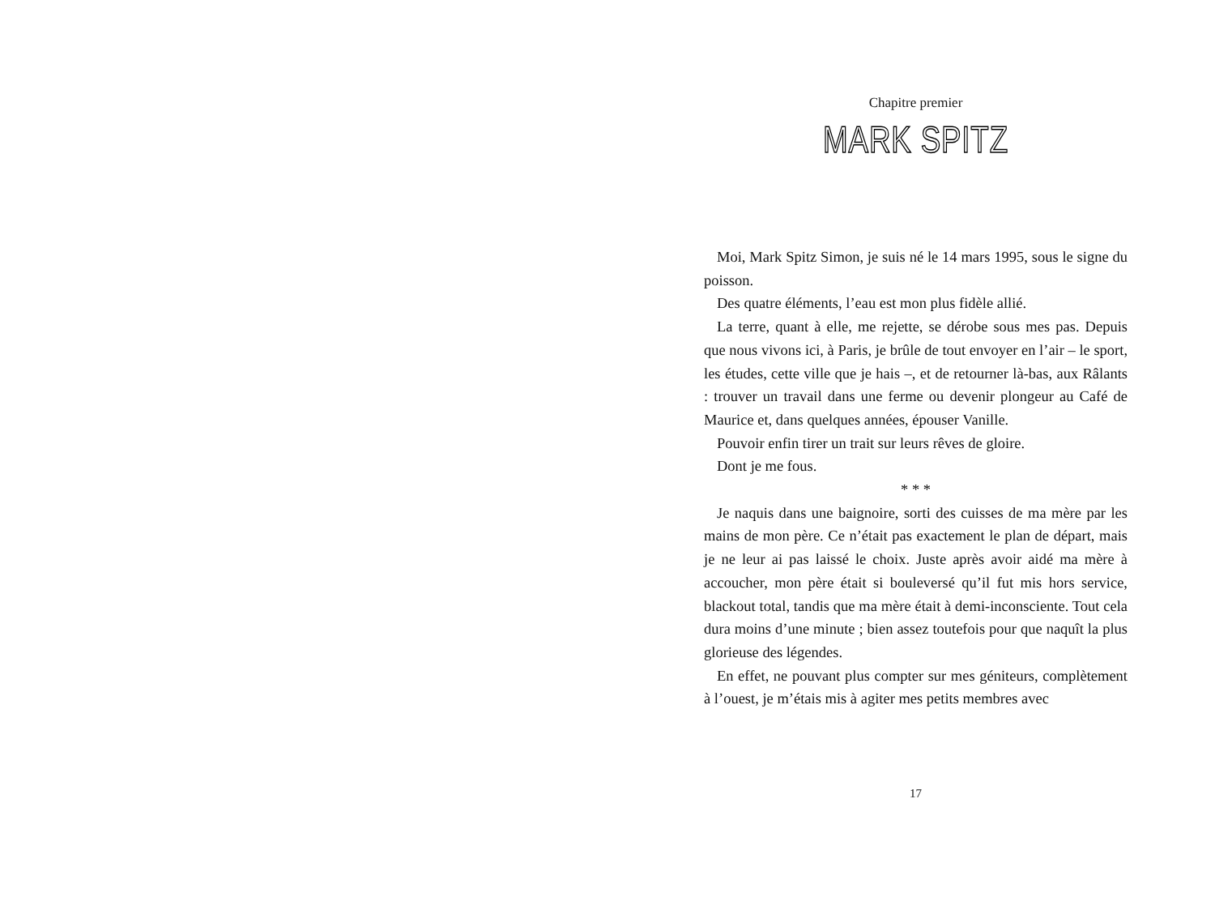Chapitre premier
MARK SPITZ
Moi, Mark Spitz Simon, je suis né le 14 mars 1995, sous le signe du poisson.
Des quatre éléments, l’eau est mon plus fidèle allié.
La terre, quant à elle, me rejette, se dérobe sous mes pas. Depuis que nous vivons ici, à Paris, je brûle de tout envoyer en l’air – le sport, les études, cette ville que je hais –, et de retourner là-bas, aux Râlants : trouver un travail dans une ferme ou devenir plongeur au Café de Maurice et, dans quelques années, épouser Vanille.
Pouvoir enfin tirer un trait sur leurs rêves de gloire.
Dont je me fous.
* * *
Je naquis dans une baignoire, sorti des cuisses de ma mère par les mains de mon père. Ce n’était pas exactement le plan de départ, mais je ne leur ai pas laissé le choix. Juste après avoir aidé ma mère à accoucher, mon père était si bouleversé qu’il fut mis hors service, blackout total, tandis que ma mère était à demi-inconsciente. Tout cela dura moins d’une minute ; bien assez toutefois pour que naquît la plus glorieuse des légendes.
En effet, ne pouvant plus compter sur mes géniteurs, complètement à l’ouest, je m’étais mis à agiter mes petits membres avec
17